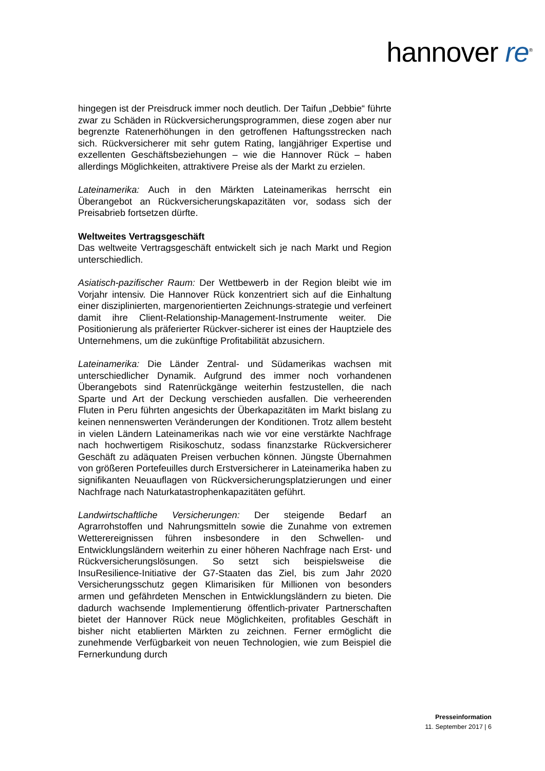hannover re<sup>®</sup>
hingegen ist der Preisdruck immer noch deutlich. Der Taifun „Debbie“ führte zwar zu Schäden in Rückversicherungsprogrammen, diese zogen aber nur begrenzte Ratenerhöhungen in den getroffenen Haftungsstrecken nach sich. Rückversicherer mit sehr gutem Rating, langjähriger Expertise und exzellenten Geschäftsbeziehungen – wie die Hannover Rück – haben allerdings Möglichkeiten, attraktivere Preise als der Markt zu erzielen.
Lateinamerika: Auch in den Märkten Lateinamerikas herrscht ein Überangebot an Rückversicherungskapazitäten vor, sodass sich der Preisabrieb fortsetzen dürfte.
Weltweites Vertragsgeschäft
Das weltweite Vertragsgeschäft entwickelt sich je nach Markt und Region unterschiedlich.
Asiatisch-pazifischer Raum: Der Wettbewerb in der Region bleibt wie im Vorjahr intensiv. Die Hannover Rück konzentriert sich auf die Einhaltung einer disziplinierten, margenorientierten Zeichnungs-strategie und verfeinert damit ihre Client-Relationship-Management-Instrumente weiter. Die Positionierung als präferierter Rückver-sicherer ist eines der Hauptziele des Unternehmens, um die zukünftige Profitabilität abzusichern.
Lateinamerika: Die Länder Zentral- und Südamerikas wachsen mit unterschiedlicher Dynamik. Aufgrund des immer noch vorhandenen Überangebots sind Ratenrückgänge weiterhin festzustellen, die nach Sparte und Art der Deckung verschieden ausfallen. Die verheerenden Fluten in Peru führten angesichts der Überkapazitäten im Markt bislang zu keinen nennenswerten Veränderungen der Konditionen. Trotz allem besteht in vielen Ländern Lateinamerikas nach wie vor eine verstärkte Nachfrage nach hochwertigem Risikoschutz, sodass finanzstarke Rückversicherer Geschäft zu adäquaten Preisen verbuchen können. Jüngste Übernahmen von größeren Portefeuilles durch Erstversicherer in Lateinamerika haben zu signifikanten Neuauflagen von Rückversicherungsplatzierungen und einer Nachfrage nach Naturkatastrophenkapazitäten geführt.
Landwirtschaftliche Versicherungen: Der steigende Bedarf an Agrarrohstoffen und Nahrungsmitteln sowie die Zunahme von extremen Wetterereignissen führen insbesondere in den Schwellen- und Entwicklungsländern weiterhin zu einer höheren Nachfrage nach Erst- und Rückversicherungslösungen. So setzt sich beispielsweise die InsuResilience-Initiative der G7-Staaten das Ziel, bis zum Jahr 2020 Versicherungsschutz gegen Klimarisiken für Millionen von besonders armen und gefährdeten Menschen in Entwicklungsländern zu bieten. Die dadurch wachsende Implementierung öffentlich-privater Partnerschaften bietet der Hannover Rück neue Möglichkeiten, profitables Geschäft in bisher nicht etablierten Märkten zu zeichnen. Ferner ermöglicht die zunehmende Verfügbarkeit von neuen Technologien, wie zum Beispiel die Fernerkundung durch
Presseinformation
11. September 2017 | 6